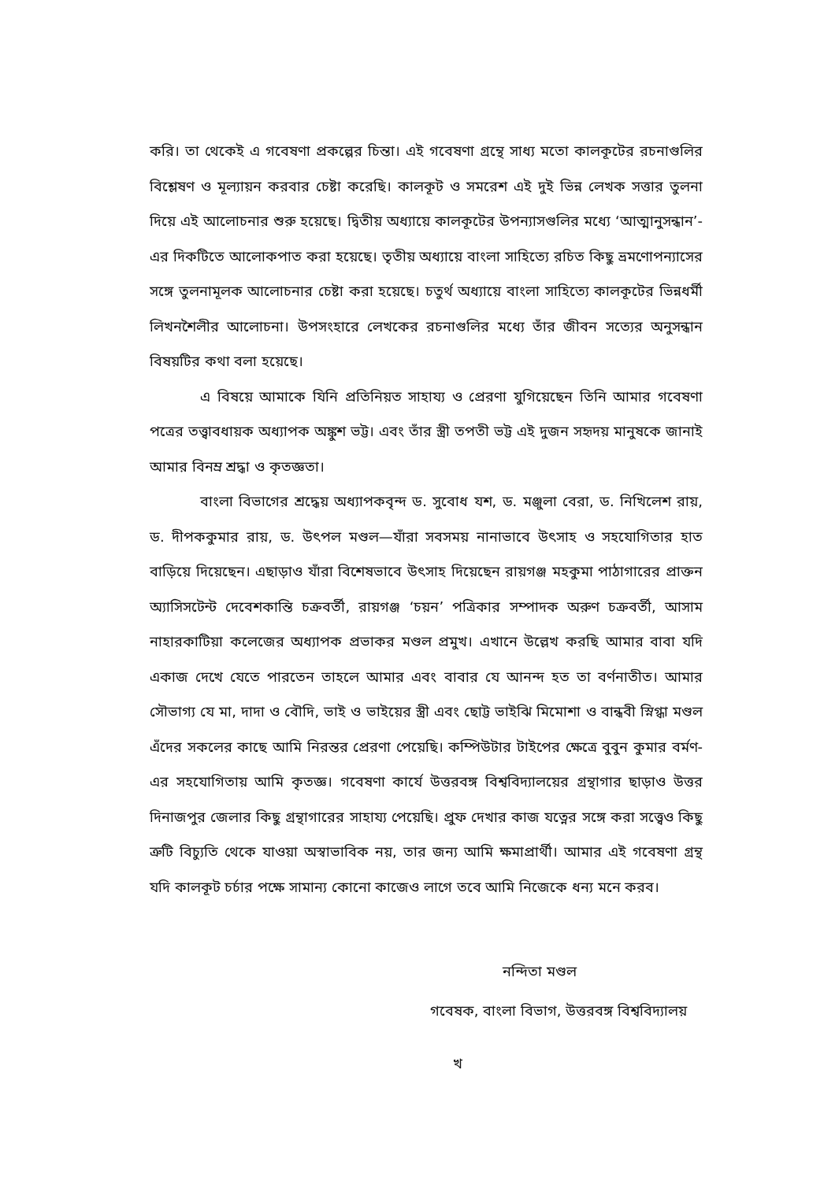করি। তা থেকেই এ গবেষণা প্রকল্পের চিন্তা। এই গবেষণা গ্রন্থে সাধ্য মতো কালকূটের রচনাগুলির বিশ্লেষণ ও মূল্যায়ন করবার চেষ্টা করেছি। কালকূট ও সমরেশ এই দুই ভিন্ন লেখক সত্তার তুলনা দিয়ে এই আলোচনার শুরু হয়েছে। দ্বিতীয় অধ্যায়ে কালকূটের উপন্যাসগুলির মধ্যে ‘আত্মানুসন্ধান’-এর দিকটিতে আলোকপাত করা হয়েছে। তৃতীয় অধ্যায়ে বাংলা সাহিত্যে রচিত কিছু ভ্রমণোপন্যাসের সঙ্গে তুলনামূলক আলোচনার চেষ্টা করা হয়েছে। চতুর্থ অধ্যায়ে বাংলা সাহিত্যে কালকূটের ভিন্নধর্মী লিখনশৈলীর আলোচনা। উপসংহারে লেখকের রচনাগুলির মধ্যে তাঁর জীবন সত্যের অনুসন্ধান বিষয়টির কথা বলা হয়েছে।
এ বিষয়ে আমাকে যিনি প্রতিনিয়ত সাহায্য ও প্রেরণা যুগিয়েছেন তিনি আমার গবেষণা পত্রের তত্ত্বাবধায়ক অধ্যাপক অঙ্কুশ ভট্ট। এবং তাঁর স্ত্রী তপতী ভট্ট এই দুজন সহৃদয় মানুষকে জানাই আমার বিনম্র শ্রদ্ধা ও কৃতজ্ঞতা।
বাংলা বিভাগের শ্রদ্ধেয় অধ্যাপকবৃন্দ ড. সুবোধ যশ, ড. মঞ্জুলা বেরা, ড. নিখিলেশ রায়, ড. দীপককুমার রায়, ড. উৎপল মণ্ডল—যাঁরা সবসময় নানাভাবে উৎসাহ ও সহযোগিতার হাত বাড়িয়ে দিয়েছেন। এছাড়াও যাঁরা বিশেষভাবে উৎসাহ দিয়েছেন রায়গঞ্জ মহকুমা পাঠাগারের প্রাক্তন অ্যাসিসটেন্ট দেবেশকান্তি চক্রবর্তী, রায়গঞ্জ ‘চয়ন’ পত্রিকার সম্পাদক অরুণ চক্রবর্তী, আসাম নাহারকাটিয়া কলেজের অধ্যাপক প্রভাকর মণ্ডল প্রমুখ। এখানে উল্লেখ করছি আমার বাবা যদি একাজ দেখে যেতে পারতেন তাহলে আমার এবং বাবার যে আনন্দ হত তা বর্ণনাতীত। আমার সৌভাগ্য যে মা, দাদা ও বৌদি, ভাই ও ভাইয়ের স্ত্রী এবং ছোট্ট ভাইঝি মিমোশা ও বান্ধবী স্নিগ্ধা মণ্ডল এঁদের সকলের কাছে আমি নিরন্তর প্রেরণা পেয়েছি। কম্পিউটার টাইপের ক্ষেত্রে বুবুন কুমার বর্মণ-এর সহযোগিতায় আমি কৃতজ্ঞ। গবেষণা কার্যে উত্তরবঙ্গ বিশ্ববিদ্যালয়ের গ্রন্থাগার ছাড়াও উত্তর দিনাজপুর জেলার কিছু গ্রন্থাগারের সাহায্য পেয়েছি। প্রুফ দেখার কাজ যত্নের সঙ্গে করা সত্ত্বেও কিছু ত্রুটি বিচ্যুতি থেকে যাওয়া অস্বাভাবিক নয়, তার জন্য আমি ক্ষমাপ্রার্থী। আমার এই গবেষণা গ্রন্থ যদি কালকূট চর্চার পক্ষে সামান্য কোনো কাজেও লাগে তবে আমি নিজেকে ধন্য মনে করব।
নন্দিতা মণ্ডল
গবেষক, বাংলা বিভাগ, উত্তরবঙ্গ বিশ্ববিদ্যালয়
খ